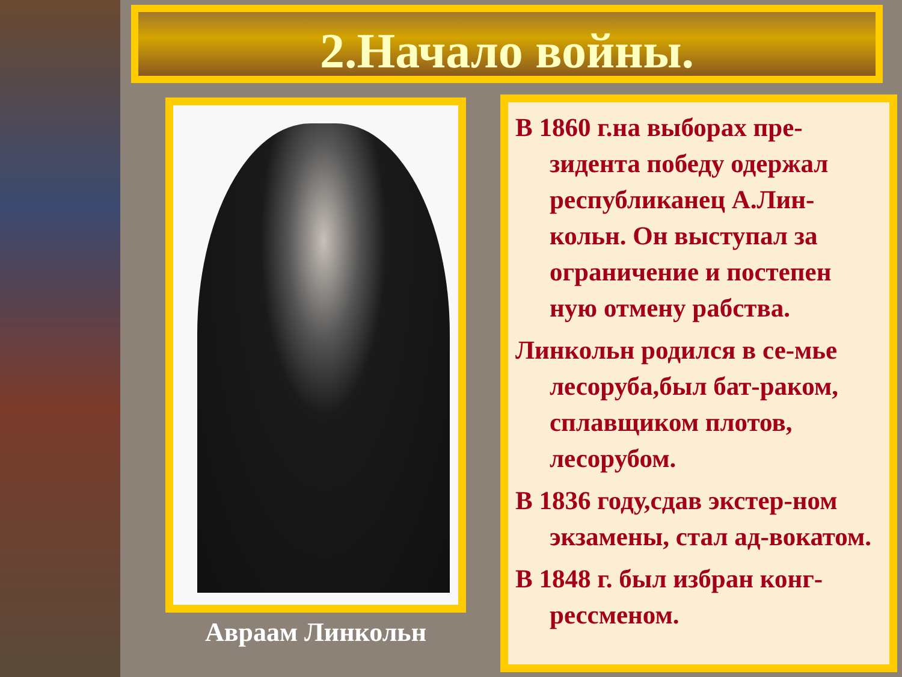2.Начало войны.
Авраам Линкольн
В 1860 г.на выборах пре-зидента победу одержал республиканец А.Лин-кольн. Он выступал за ограничение и постепен ную отмену рабства.
Линкольн родился в се-мье лесоруба,был бат-раком, сплавщиком плотов, лесорубом.
В 1836 году,сдав экстер-ном экзамены, стал ад-вокатом.
В 1848 г. был избран конг-рессменом.